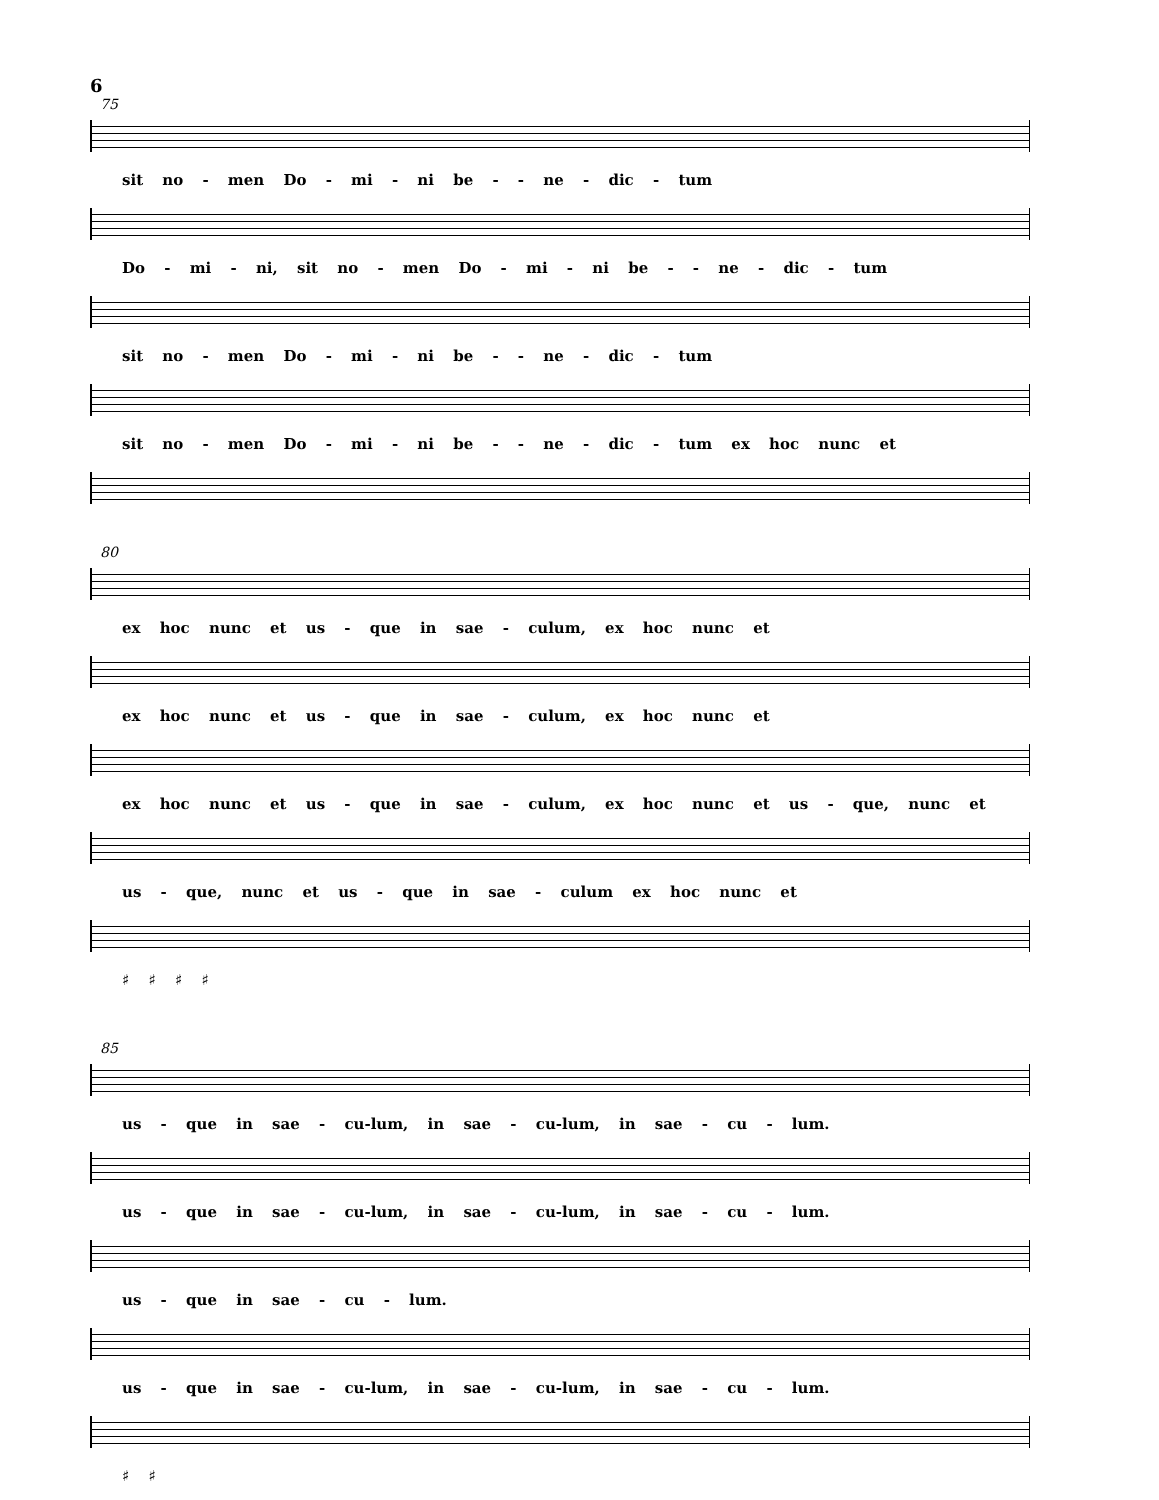6
75
sit no - men Do - mi - ni be - - ne - dic - tum
Do - mi - ni, sit no - men Do - mi - ni be - - ne - dic - tum
sit no - men Do - mi - ni be - - ne - dic - tum
sit no - men Do - mi - ni be - - ne - dic - tum ex hoc nunc et
80
ex hoc nunc et us - que in sae - culum, ex hoc nunc et
ex hoc nunc et us - que in sae - culum, ex hoc nunc et
ex hoc nunc et us - que in sae - culum, ex hoc nunc et us - que, nunc et
us - que, nunc et us - que in sae - culum ex hoc nunc et
♯ ♯ ♯ ♯
85
us - que in sae - cu-lum, in sae - cu-lum, in sae - cu - lum.
us - que in sae - cu-lum, in sae - cu-lum, in sae - cu - lum.
us - que in sae - cu - lum.
us - que in sae - cu-lum, in sae - cu-lum, in sae - cu - lum.
♯ ♯